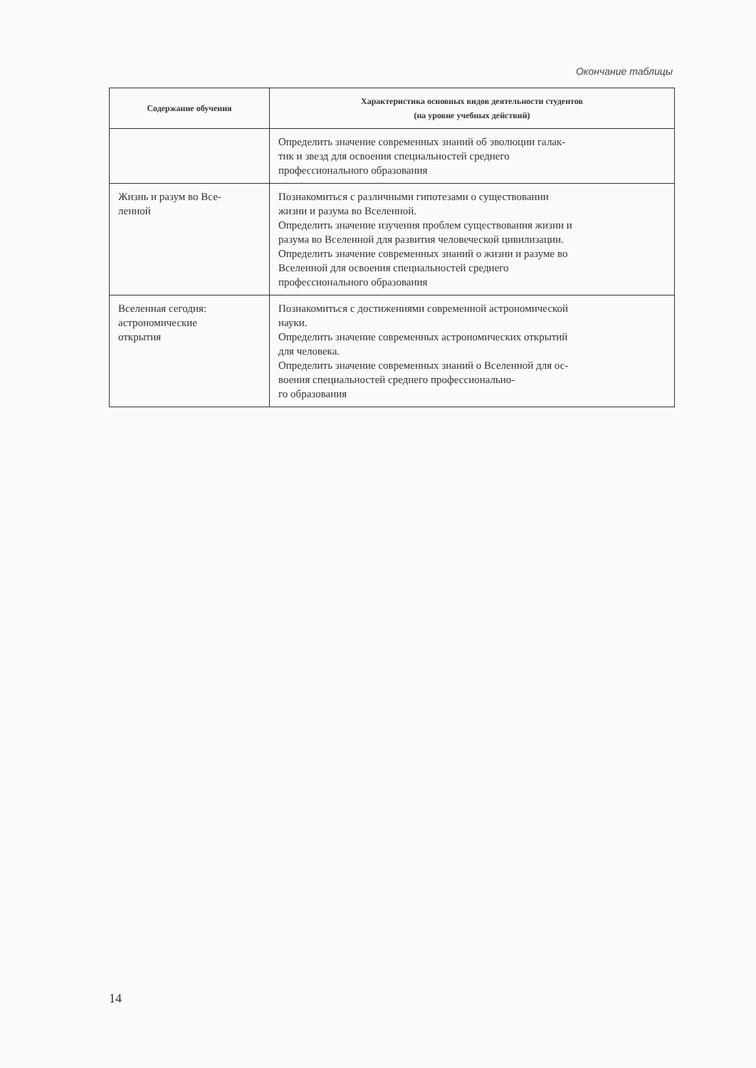Окончание таблицы
| Содержание обучения | Характеристика основных видов деятельности студентов (на уровне учебных действий) |
| --- | --- |
| | Определить значение современных знаний об эволюции галак- тик и звезд для освоения специальностей среднего профессионального образования |
| Жизнь и разум во Все- ленной | Познакомиться с различными гипотезами о существовании жизни и разума во Вселенной. Определить значение изучения проблем существования жизни и разума во Вселенной для развития человеческой цивилизации. Определить значение современных знаний о жизни и разуме во Вселенной для освоения специальностей среднего профессионального образования |
| Вселенная сегодня: астрономические открытия | Познакомиться с достижениями современной астрономической науки. Определить значение современных астрономических открытий для человека. Определить значение современных знаний о Вселенной для ос- воения специальностей среднего профессионально- го образования |
14